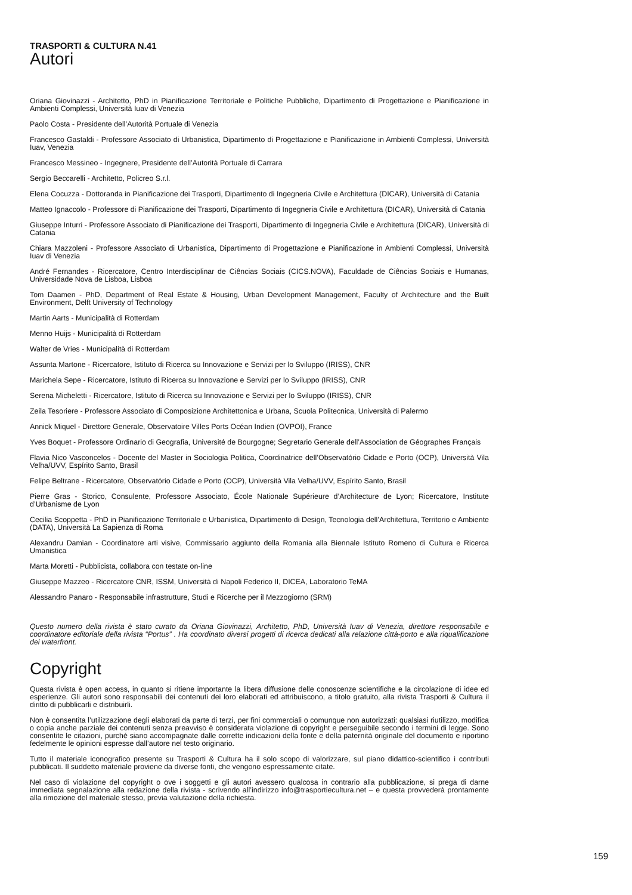TRASPORTI & CULTURA N.41
Autori
Oriana Giovinazzi - Architetto, PhD in Pianificazione Territoriale e Politiche Pubbliche, Dipartimento di Progettazione e Pianificazione in Ambienti Complessi, Università Iuav di Venezia
Paolo Costa - Presidente dell’Autorità Portuale di Venezia
Francesco Gastaldi - Professore Associato di Urbanistica, Dipartimento di Progettazione e Pianificazione in Ambienti Complessi, Università Iuav, Venezia
Francesco Messineo - Ingegnere, Presidente dell’Autorità Portuale di Carrara
Sergio Beccarelli - Architetto, Policreo S.r.l.
Elena Cocuzza - Dottoranda in Pianificazione dei Trasporti, Dipartimento di Ingegneria Civile e Architettura (DICAR), Università di Catania
Matteo Ignaccolo - Professore di Pianificazione dei Trasporti, Dipartimento di Ingegneria Civile e Architettura (DICAR), Università di Catania
Giuseppe Inturri - Professore Associato di Pianificazione dei Trasporti, Dipartimento di Ingegneria Civile e Architettura (DICAR), Università di Catania
Chiara Mazzoleni - Professore Associato di Urbanistica, Dipartimento di Progettazione e Pianificazione in Ambienti Complessi, Università Iuav di Venezia
André Fernandes - Ricercatore, Centro Interdisciplinar de Ciências Sociais (CICS.NOVA), Faculdade de Ciências Sociais e Humanas, Universidade Nova de Lisboa, Lisboa
Tom Daamen - PhD, Department of Real Estate & Housing, Urban Development Management, Faculty of Architecture and the Built Environment, Delft University of Technology
Martin Aarts - Municipalità di Rotterdam
Menno Huijs - Municipalità di Rotterdam
Walter de Vries - Municipalità di Rotterdam
Assunta Martone - Ricercatore, Istituto di Ricerca su Innovazione e Servizi per lo Sviluppo (IRISS), CNR
Marichela Sepe - Ricercatore, Istituto di Ricerca su Innovazione e Servizi per lo Sviluppo (IRISS), CNR
Serena Micheletti - Ricercatore, Istituto di Ricerca su Innovazione e Servizi per lo Sviluppo (IRISS), CNR
Zeila Tesoriere - Professore Associato di Composizione Architettonica e Urbana, Scuola Politecnica, Università di Palermo
Annick Miquel - Direttore Generale, Observatoire Villes Ports Océan Indien (OVPOI), France
Yves Boquet - Professore Ordinario di Geografia, Université de Bourgogne; Segretario Generale dell’Association de Géographes Français
Flavia Nico Vasconcelos - Docente del Master in Sociologia Politica, Coordinatrice dell’Observatório Cidade e Porto (OCP), Università Vila Velha/UVV, Espírito Santo, Brasil
Felipe Beltrane - Ricercatore, Observatório Cidade e Porto (OCP), Università Vila Velha/UVV, Espírito Santo, Brasil
Pierre Gras - Storico, Consulente, Professore Associato, École Nationale Supérieure d’Architecture de Lyon; Ricercatore, Institute d’Urbanisme de Lyon
Cecilia Scoppetta - PhD in Pianificazione Territoriale e Urbanistica, Dipartimento di Design, Tecnologia dell’Architettura, Territorio e Ambiente (DATA), Università La Sapienza di Roma
Alexandru Damian - Coordinatore arti visive, Commissario aggiunto della Romania alla Biennale Istituto Romeno di Cultura e Ricerca Umanistica
Marta Moretti - Pubblicista, collabora con testate on-line
Giuseppe Mazzeo - Ricercatore CNR, ISSM, Università di Napoli Federico II, DICEA, Laboratorio TeMA
Alessandro Panaro - Responsabile infrastrutture, Studi e Ricerche per il Mezzogiorno (SRM)
Questo numero della rivista è stato curato da Oriana Giovinazzi, Architetto, PhD, Università Iuav di Venezia, direttore responsabile e coordinatore editoriale della rivista “Portus” . Ha coordinato diversi progetti di ricerca dedicati alla relazione città-porto e alla riqualificazione dei waterfront.
Copyright
Questa rivista è open access, in quanto si ritiene importante la libera diffusione delle conoscenze scientifiche e la circolazione di idee ed esperienze. Gli autori sono responsabili dei contenuti dei loro elaborati ed attribuiscono, a titolo gratuito, alla rivista Trasporti & Cultura il diritto di pubblicarli e distribuirli.
Non è consentita l’utilizzazione degli elaborati da parte di terzi, per fini commerciali o comunque non autorizzati: qualsiasi riutilizzo, modifica o copia anche parziale dei contenuti senza preavviso è considerata violazione di copyright e perseguibile secondo i termini di legge. Sono consentite le citazioni, purché siano accompagnate dalle corrette indicazioni della fonte e della paternità originale del documento e riportino fedelmente le opinioni espresse dall’autore nel testo originario.
Tutto il materiale iconografico presente su Trasporti & Cultura ha il solo scopo di valorizzare, sul piano didattico-scientifico i contributi pubblicati. Il suddetto materiale proviene da diverse fonti, che vengono espressamente citate.
Nel caso di violazione del copyright o ove i soggetti e gli autori avessero qualcosa in contrario alla pubblicazione, si prega di darne immediata segnalazione alla redazione della rivista - scrivendo all’indirizzo info@trasportiecultura.net – e questa provvederà prontamente alla rimozione del materiale stesso, previa valutazione della richiesta.
159